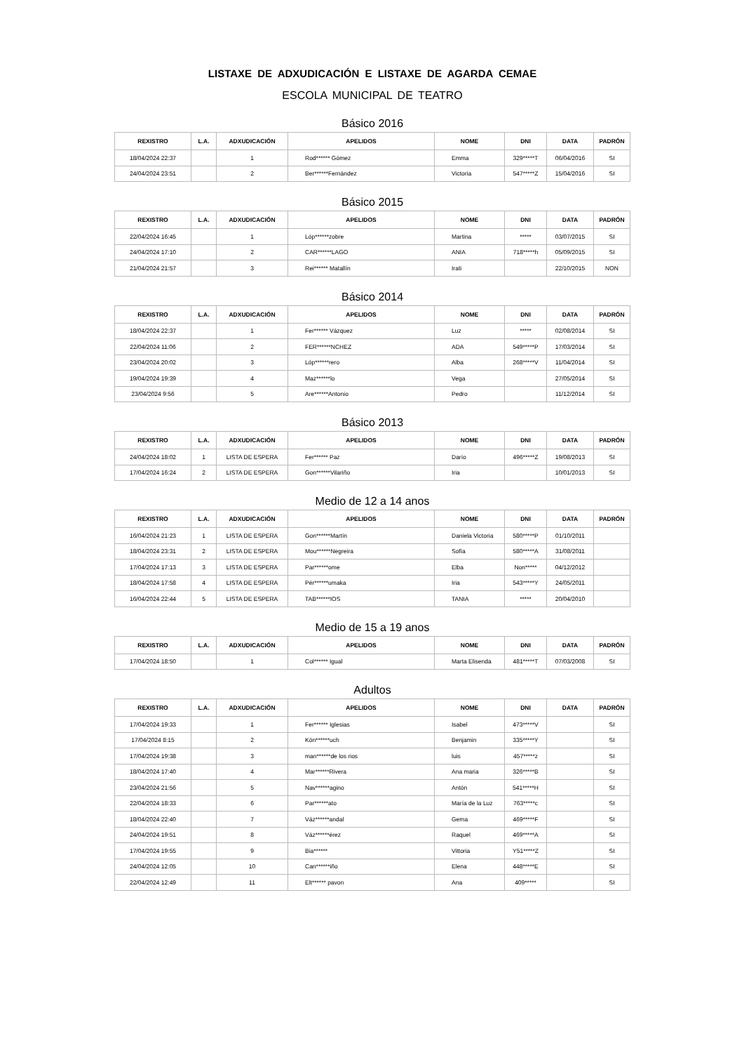LISTAXE DE ADXUDICACIÓN E LISTAXE DE AGARDA CEMAE
ESCOLA MUNICIPAL DE TEATRO
Básico 2016
| REXISTRO | L.A. | ADXUDICACIÓN | APELIDOS | NOME | DNI | DATA | PADRÓN |
| --- | --- | --- | --- | --- | --- | --- | --- |
| 18/04/2024 22:37 | | 1 | Rod****** Gómez | Emma | 329*****T | 06/04/2016 | SI |
| 24/04/2024 23:51 | | 2 | Ber******Fernández | Victoria | 547*****Z | 15/04/2016 | SI |
Básico 2015
| REXISTRO | L.A. | ADXUDICACIÓN | APELIDOS | NOME | DNI | DATA | PADRÓN |
| --- | --- | --- | --- | --- | --- | --- | --- |
| 22/04/2024 16:45 | | 1 | Lóp******zobre | Martina | ***** | 03/07/2015 | SI |
| 24/04/2024 17:10 | | 2 | CAR******LAGO | ANIA | 718*****h | 05/09/2015 | SI |
| 21/04/2024 21:57 | | 3 | Rei****** Matallín | Irati | | 22/10/2015 | NON |
Básico 2014
| REXISTRO | L.A. | ADXUDICACIÓN | APELIDOS | NOME | DNI | DATA | PADRÓN |
| --- | --- | --- | --- | --- | --- | --- | --- |
| 18/04/2024 22:37 | | 1 | Fer****** Vázquez | Luz | ***** | 02/08/2014 | SI |
| 22/04/2024 11:06 | | 2 | FER******NCHEZ | ADA | 549*****P | 17/03/2014 | SI |
| 23/04/2024 20:02 | | 3 | Lóp******rero | Alba | 268*****V | 11/04/2014 | SI |
| 19/04/2024 19:39 | | 4 | Maz******lo | Vega | | 27/05/2014 | SI |
| 23/04/2024 9:56 | | 5 | Are******Antonio | Pedro | | 11/12/2014 | SI |
Básico 2013
| REXISTRO | L.A. | ADXUDICACIÓN | APELIDOS | NOME | DNI | DATA | PADRÓN |
| --- | --- | --- | --- | --- | --- | --- | --- |
| 24/04/2024 18:02 | 1 | LISTA DE ESPERA | Fer****** Paz | Darío | 496*****Z | 19/08/2013 | SI |
| 17/04/2024 16:24 | 2 | LISTA DE ESPERA | Gon******Vilariño | Iria | | 10/01/2013 | SI |
Medio de 12 a 14 anos
| REXISTRO | L.A. | ADXUDICACIÓN | APELIDOS | NOME | DNI | DATA | PADRÓN |
| --- | --- | --- | --- | --- | --- | --- | --- |
| 16/04/2024 21:23 | 1 | LISTA DE ESPERA | Gon******Martín | Daniela Victoria | 580*****P | 01/10/2011 | |
| 18/04/2024 23:31 | 2 | LISTA DE ESPERA | Mou******Negreira | Sofía | 580*****A | 31/08/2011 | |
| 17/04/2024 17:13 | 3 | LISTA DE ESPERA | Par******ome | Elba | Non***** | 04/12/2012 | |
| 18/04/2024 17:58 | 4 | LISTA DE ESPERA | Pér******umaka | Iria | 543*****Y | 24/05/2011 | |
| 16/04/2024 22:44 | 5 | LISTA DE ESPERA | TAB******IOS | TANIA | ***** | 20/04/2010 | |
Medio de 15 a 19 anos
| REXISTRO | L.A. | ADXUDICACIÓN | APELIDOS | NOME | DNI | DATA | PADRÓN |
| --- | --- | --- | --- | --- | --- | --- | --- |
| 17/04/2024 18:50 | | 1 | Col****** Igual | Marta Elisenda | 481*****T | 07/03/2008 | SI |
Adultos
| REXISTRO | L.A. | ADXUDICACIÓN | APELIDOS | NOME | DNI | DATA | PADRÓN |
| --- | --- | --- | --- | --- | --- | --- | --- |
| 17/04/2024 19:33 | | 1 | Fer****** Iglesias | Isabel | 473*****V | | SI |
| 17/04/2024 8:15 | | 2 | Kön******uch | Benjamin | 335*****Y | | SI |
| 17/04/2024 19:38 | | 3 | man******de los rios | luis | 457*****z | | SI |
| 18/04/2024 17:40 | | 4 | Mar******Rivera | Ana maria | 326*****B | | SI |
| 23/04/2024 21:56 | | 5 | Nav******agino | Antón | 541*****H | | SI |
| 22/04/2024 18:33 | | 6 | Par******ato | María de la Luz | 763*****c | | SI |
| 18/04/2024 22:40 | | 7 | Váz******andal | Gema | 469*****F | | SI |
| 24/04/2024 19:51 | | 8 | Váz******érez | Raquel | 469*****A | | SI |
| 17/04/2024 19:55 | | 9 | Bia****** | Vittoria | Y51*****Z | | SI |
| 24/04/2024 12:05 | | 10 | Can******iño | Elena | 448*****E | | SI |
| 22/04/2024 12:49 | | 11 | Elt****** pavon | Ana | 409***** | | SI |